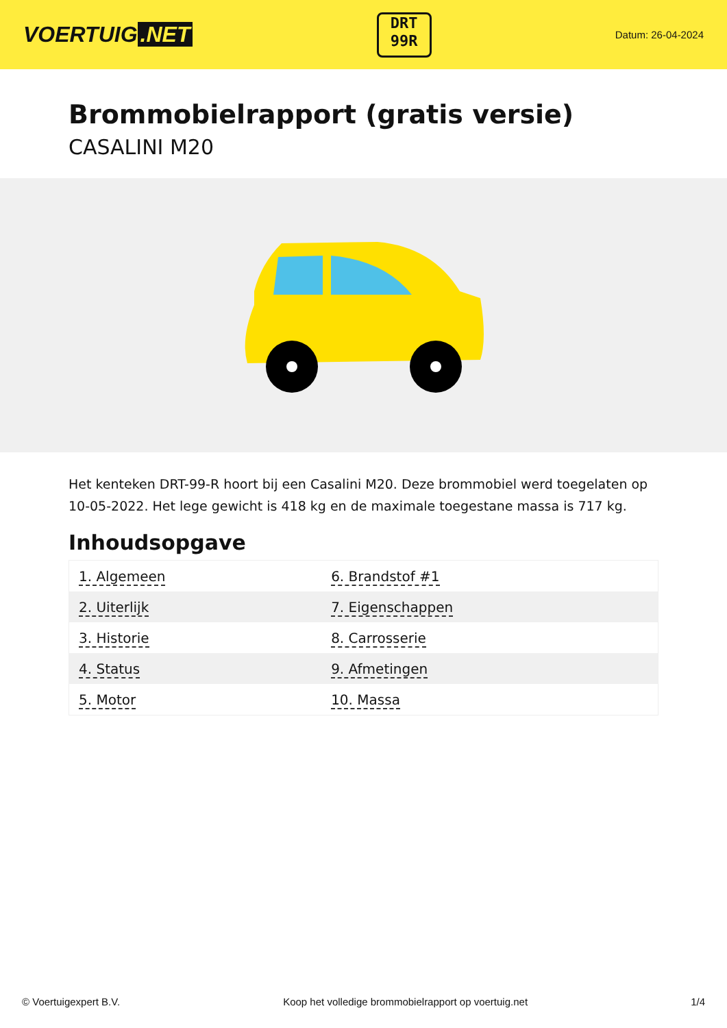VOERTUIG.NET
DRT
99R
Datum: 26-04-2024
Brommobielrapport (gratis versie)
CASALINI M20
Het kenteken DRT-99-R hoort bij een Casalini M20. Deze brommobiel werd toegelaten op 10-05-2022. Het lege gewicht is 418 kg en de maximale toegestane massa is 717 kg.
Inhoudsopgave
| 1. Algemeen | 6. Brandstof #1 |
| 2. Uiterlijk | 7. Eigenschappen |
| 3. Historie | 8. Carrosserie |
| 4. Status | 9. Afmetingen |
| 5. Motor | 10. Massa |
© Voertuigexpert B.V. Koop het volledige brommobielrapport op voertuig.net 1/4